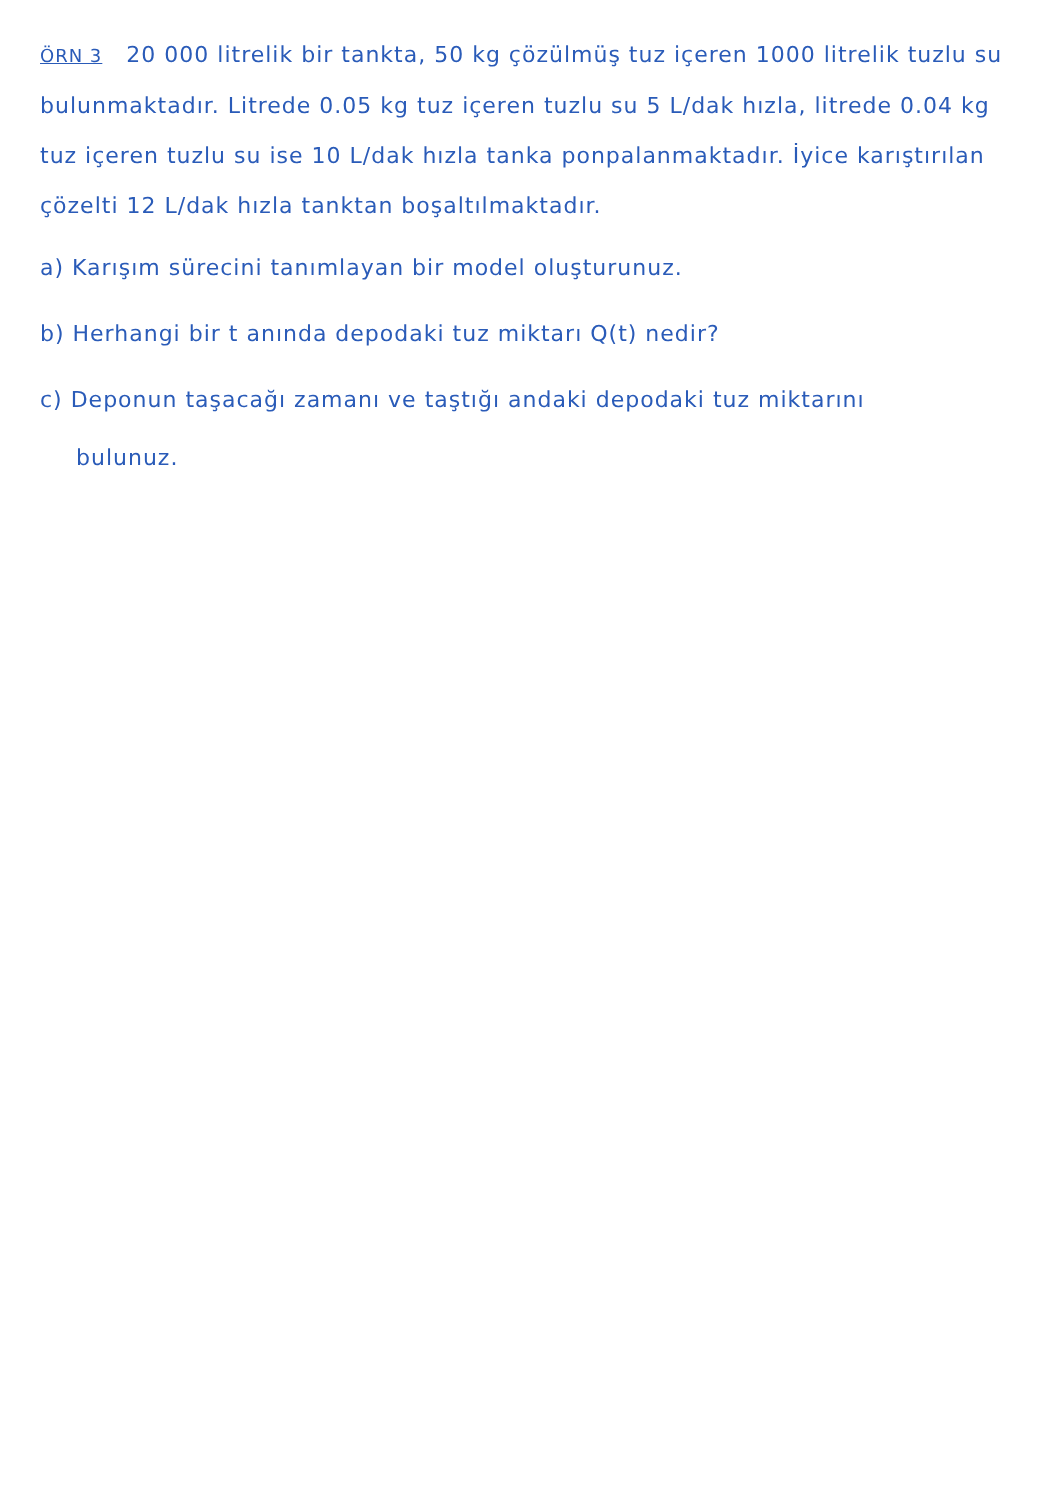ÖRN 3 20 000 litrelik bir tankta, 50 kg çözülmüş tuz içeren 1000 litrelik tuzlu su bulunmaktadır. Litrede 0.05 kg tuz içeren tuzlu su 5 L/dak hızla, litrede 0.04 kg tuz içeren tuzlu su ise 10 L/dak hızla tanka ponpalanmaktadır. İyice karıştırılan çözelti 12 L/dak hızla tanktan boşaltılmaktadır.
a) Karışım sürecini tanımlayan bir model oluşturunuz.
b) Herhangi bir t anında depodaki tuz miktarı Q(t) nedir?
c) Deponun taşacağı zamanı ve taştığı andaki depodaki tuz miktarını
bulunuz.